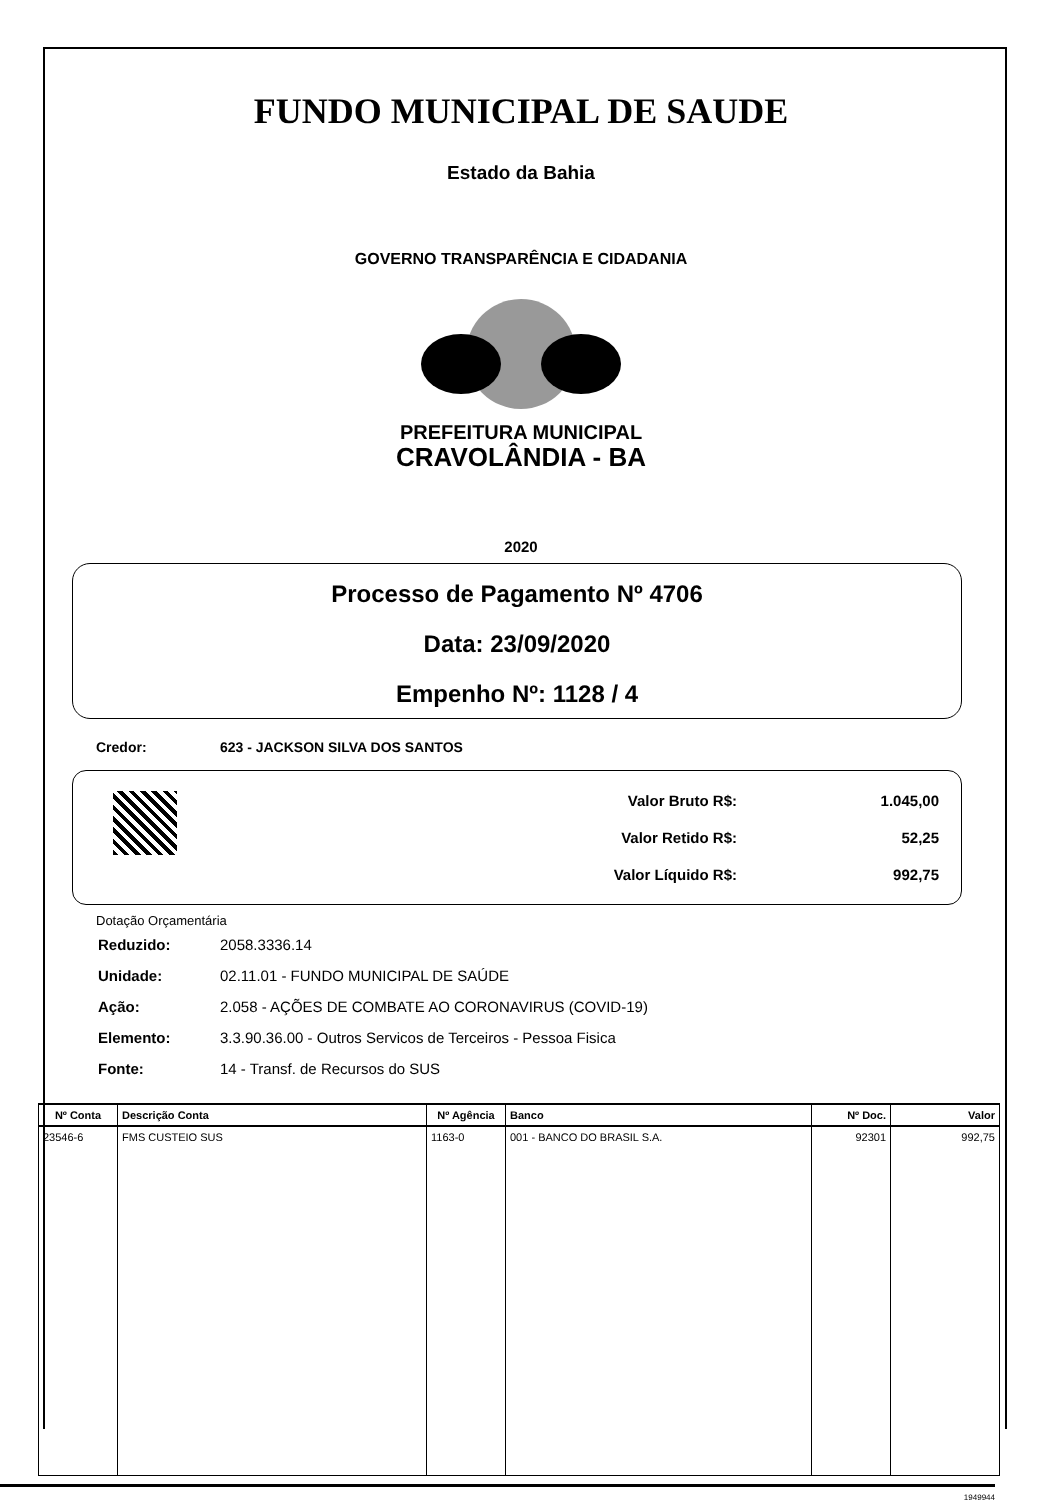FUNDO MUNICIPAL DE SAUDE
Estado da Bahia
GOVERNO TRANSPARÊNCIA E CIDADANIA
PREFEITURA MUNICIPAL
CRAVOLÂNDIA - BA
2020
Processo de Pagamento Nº 4706
Data: 23/09/2020
Empenho Nº: 1128 / 4
Credor: 623 - JACKSON SILVA DOS SANTOS
| Valor Bruto R$: | 1.045,00 |
| Valor Retido R$: | 52,25 |
| Valor Líquido R$: | 992,75 |
Dotação Orçamentária
| Reduzido: | 2058.3336.14 |
| Unidade: | 02.11.01 - FUNDO MUNICIPAL DE SAÚDE |
| Ação: | 2.058 - AÇÕES DE COMBATE AO CORONAVIRUS (COVID-19) |
| Elemento: | 3.3.90.36.00 - Outros Servicos de Terceiros - Pessoa Fisica |
| Fonte: | 14 - Transf. de Recursos do SUS |
| Nº Conta | Descrição Conta | Nº Agência | Banco | Nº Doc. | Valor |
| --- | --- | --- | --- | --- | --- |
| 23546-6 | FMS CUSTEIO SUS | 1163-0 | 001 - BANCO DO BRASIL S.A. | 92301 | 992,75 |
1949944